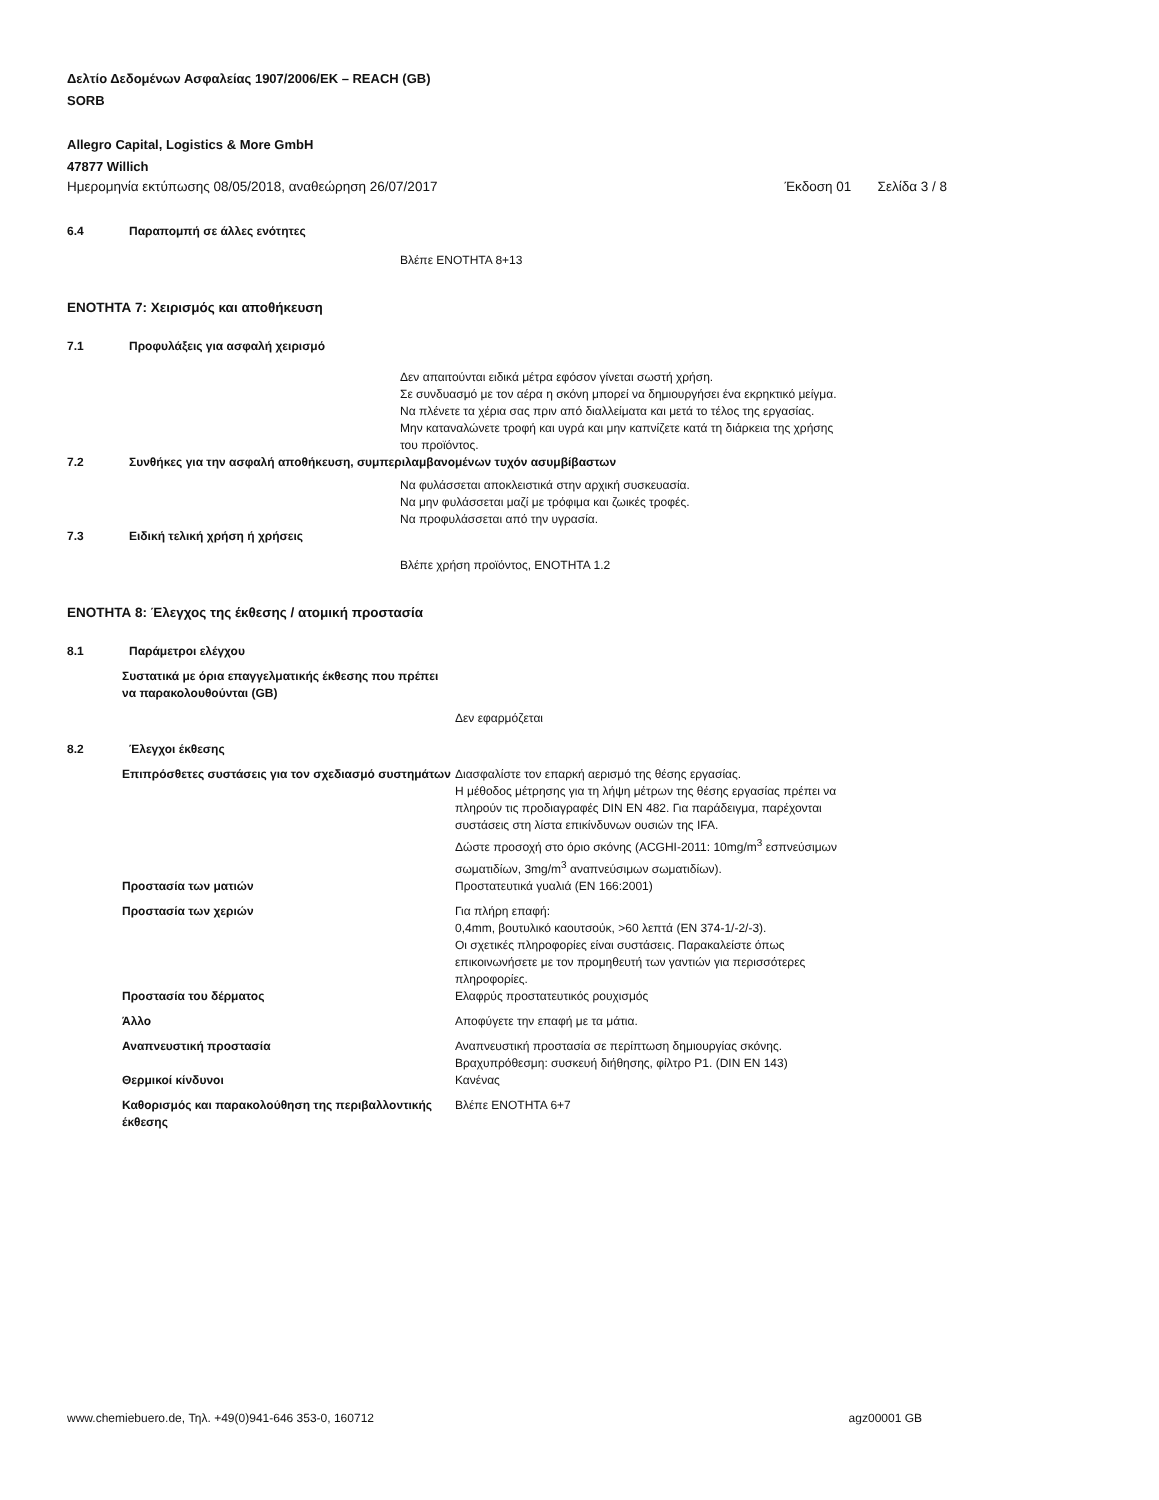Δελτίο Δεδομένων Ασφαλείας 1907/2006/ΕΚ – REACH (GB)
SORB
Allegro Capital, Logistics & More GmbH
47877 Willich
Ημερομηνία εκτύπωσης 08/05/2018, αναθεώρηση 26/07/2017 Έκδοση 01 Σελίδα 3 / 8
6.4 Παραπομπή σε άλλες ενότητες
Βλέπε ΕΝΟΤΗΤΑ 8+13
ΕΝΟΤΗΤΑ 7: Χειρισμός και αποθήκευση
7.1 Προφυλάξεις για ασφαλή χειρισμό
Δεν απαιτούνται ειδικά μέτρα εφόσον γίνεται σωστή χρήση.
Σε συνδυασμό με τον αέρα η σκόνη μπορεί να δημιουργήσει ένα εκρηκτικό μείγμα.
Να πλένετε τα χέρια σας πριν από διαλλείματα και μετά το τέλος της εργασίας.
Μην καταναλώνετε τροφή και υγρά και μην καπνίζετε κατά τη διάρκεια της χρήσης του προϊόντος.
7.2 Συνθήκες για την ασφαλή αποθήκευση, συμπεριλαμβανομένων τυχόν ασυμβίβαστων
Να φυλάσσεται αποκλειστικά στην αρχική συσκευασία.
Να μην φυλάσσεται μαζί με τρόφιμα και ζωικές τροφές.
Να προφυλάσσεται από την υγρασία.
7.3 Ειδική τελική χρήση ή χρήσεις
Βλέπε χρήση προϊόντος, ΕΝΟΤΗΤΑ 1.2
ΕΝΟΤΗΤΑ 8: Έλεγχος της έκθεσης / ατομική προστασία
8.1 Παράμετροι ελέγχου
Συστατικά με όρια επαγγελματικής έκθεσης που πρέπει να παρακολουθούνται (GB)
Δεν εφαρμόζεται
8.2 Έλεγχοι έκθεσης
Επιπρόσθετες συστάσεις για τον σχεδιασμό συστημάτων
Διασφαλίστε τον επαρκή αερισμό της θέσης εργασίας.
Η μέθοδος μέτρησης για τη λήψη μέτρων της θέσης εργασίας πρέπει να πληρούν τις προδιαγραφές DIN EN 482. Για παράδειγμα, παρέχονται συστάσεις στη λίστα επικίνδυνων ουσιών της IFA.
Δώστε προσοχή στο όριο σκόνης (ACGHI-2011: 10mg/m<sup>3</sup> εσπνεύσιμων σωματιδίων, 3mg/m<sup>3</sup> αναπνεύσιμων σωματιδίων).
Προστασία των ματιών Προστατευτικά γυαλιά (EN 166:2001)
Προστασία των χεριών Για πλήρη επαφή:
0,4mm, βουτυλικό καουτσούκ, >60 λεπτά (EN 374-1/-2/-3).
Οι σχετικές πληροφορίες είναι συστάσεις. Παρακαλείστε όπως επικοινωνήσετε με τον προμηθευτή των γαντιών για περισσότερες πληροφορίες.
Προστασία του δέρματος Ελαφρύς προστατευτικός ρουχισμός
Άλλο Αποφύγετε την επαφή με τα μάτια.
Αναπνευστική προστασία Αναπνευστική προστασία σε περίπτωση δημιουργίας σκόνης.
Βραχυπρόθεσμη: συσκευή διήθησης, φίλτρο P1. (DIN EN 143)
Θερμικοί κίνδυνοι Κανένας
Καθορισμός και παρακολούθηση της περιβαλλοντικής έκθεσης
Βλέπε ΕΝΟΤΗΤΑ 6+7
www.chemiebuero.de, Τηλ. +49(0)941-646 353-0, 160712 agz00001 GB